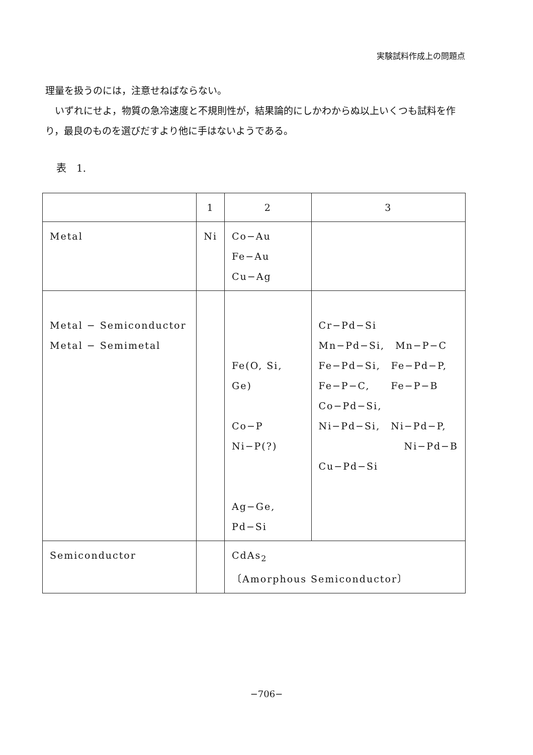実験試料作成上の問題点
理量を扱うのには，注意せねばならない。
　いずれにせよ，物質の急冷速度と不規則性が，結果論的にしかわからぬ以上いくつも試料を作り，最良のものを選びだすより他に手はないようである。
表　1.
| | 1 | 2 | 3 |
| --- | --- | --- | --- |
| Metal | Ni | Co−Au Fe−Au Cu−Ag | |
| Metal − Semiconductor Metal − Semimetal | | Fe(O, Si, Ge) Co−P Ni−P(?) Ag−Ge, Pd−Si | Cr−Pd−Si Mn−Pd−Si, Mn−P−C Fe−Pd−Si, Fe−Pd−P, Fe−P−C, Fe−P−B Co−Pd−Si, Ni−Pd−Si, Ni−Pd−P, Ni−Pd−B Cu−Pd−Si |
| Semiconductor | | CdAs<sub>2</sub> 〔Amorphous Semiconductor〕 | |
−706−